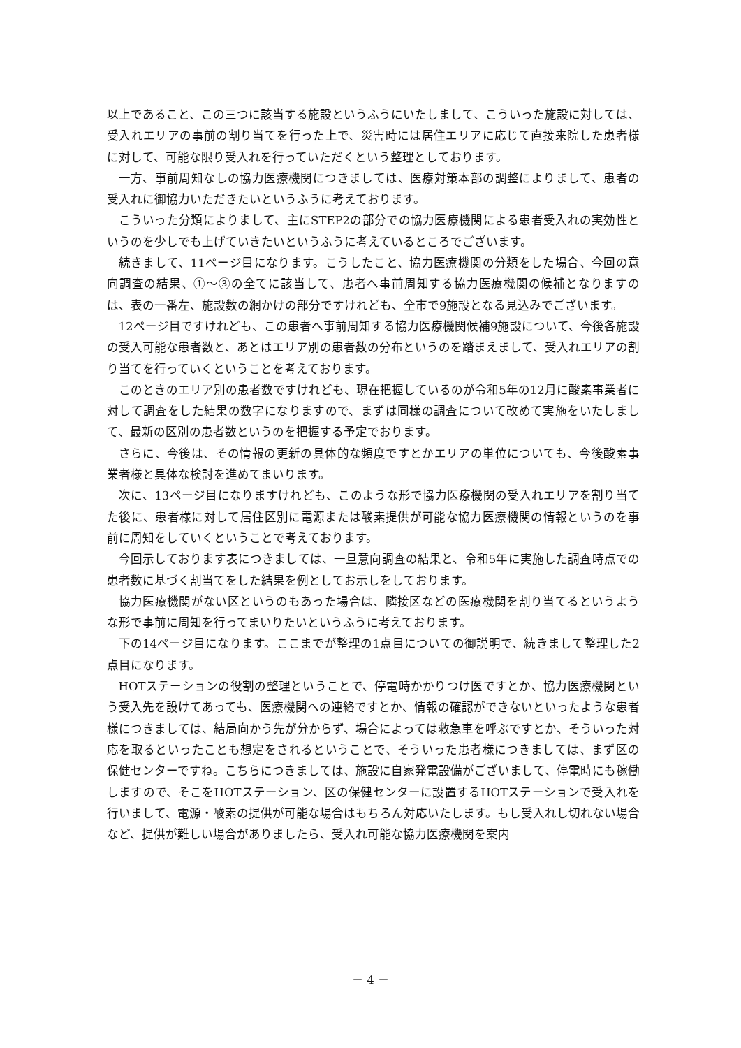以上であること、この三つに該当する施設というふうにいたしまして、こういった施設に対しては、受入れエリアの事前の割り当てを行った上で、災害時には居住エリアに応じて直接来院した患者様に対して、可能な限り受入れを行っていただくという整理としております。
一方、事前周知なしの協力医療機関につきましては、医療対策本部の調整によりまして、患者の受入れに御協力いただきたいというふうに考えております。
こういった分類によりまして、主にSTEP2の部分での協力医療機関による患者受入れの実効性というのを少しでも上げていきたいというふうに考えているところでございます。
続きまして、11ページ目になります。こうしたこと、協力医療機関の分類をした場合、今回の意向調査の結果、①～③の全てに該当して、患者へ事前周知する協力医療機関の候補となりますのは、表の一番左、施設数の網かけの部分ですけれども、全市で9施設となる見込みでございます。
12ページ目ですけれども、この患者へ事前周知する協力医療機関候補9施設について、今後各施設の受入可能な患者数と、あとはエリア別の患者数の分布というのを踏まえまして、受入れエリアの割り当てを行っていくということを考えております。
このときのエリア別の患者数ですけれども、現在把握しているのが令和5年の12月に酸素事業者に対して調査をした結果の数字になりますので、まずは同様の調査について改めて実施をいたしまして、最新の区別の患者数というのを把握する予定でおります。
さらに、今後は、その情報の更新の具体的な頻度ですとかエリアの単位についても、今後酸素事業者様と具体な検討を進めてまいります。
次に、13ページ目になりますけれども、このような形で協力医療機関の受入れエリアを割り当てた後に、患者様に対して居住区別に電源または酸素提供が可能な協力医療機関の情報というのを事前に周知をしていくということで考えております。
今回示しております表につきましては、一旦意向調査の結果と、令和5年に実施した調査時点での患者数に基づく割当てをした結果を例としてお示しをしております。
協力医療機関がない区というのもあった場合は、隣接区などの医療機関を割り当てるというような形で事前に周知を行ってまいりたいというふうに考えております。
下の14ページ目になります。ここまでが整理の1点目についての御説明で、続きまして整理した2点目になります。
HOTステーションの役割の整理ということで、停電時かかりつけ医ですとか、協力医療機関という受入先を設けてあっても、医療機関への連絡ですとか、情報の確認ができないといったような患者様につきましては、結局向かう先が分からず、場合によっては救急車を呼ぶですとか、そういった対応を取るといったことも想定をされるということで、そういった患者様につきましては、まず区の保健センターですね。こちらにつきましては、施設に自家発電設備がございまして、停電時にも稼働しますので、そこをHOTステーション、区の保健センターに設置するHOTステーションで受入れを行いまして、電源・酸素の提供が可能な場合はもちろん対応いたします。もし受入れし切れない場合など、提供が難しい場合がありましたら、受入れ可能な協力医療機関を案内
－ 4 －